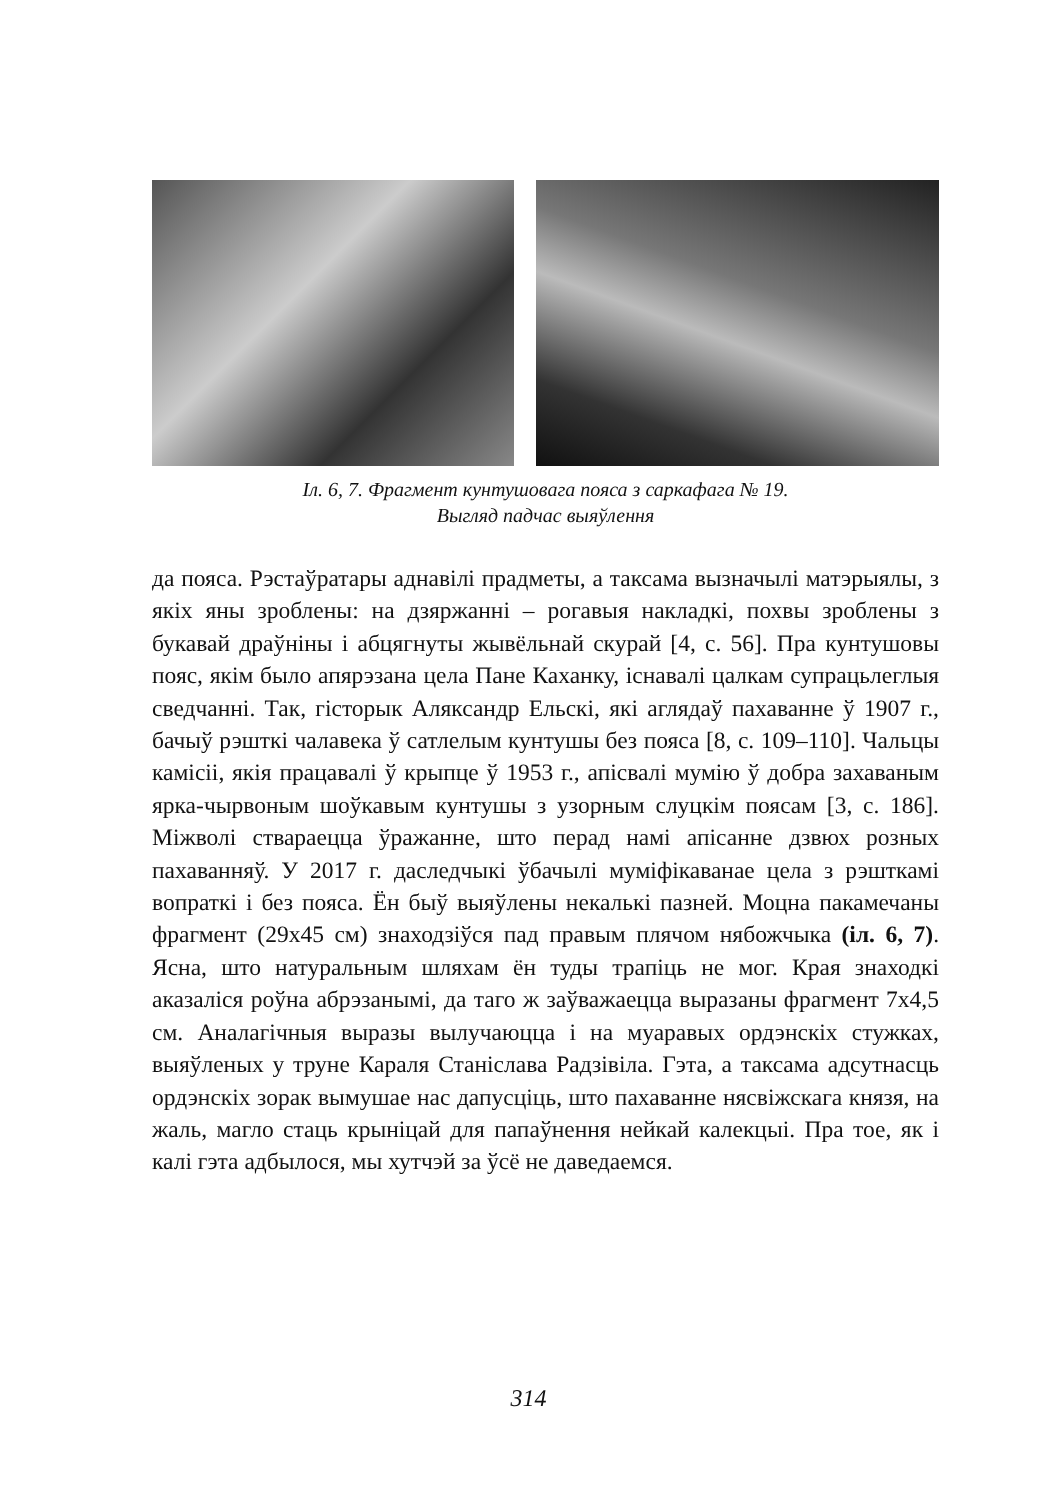Іл. 6, 7. Фрагмент кунтушовага пояса з саркафага № 19.
Выгляд падчас выяўлення
да пояса. Рэстаўратары аднавілі прадметы, а таксама вызначылі матэрыялы, з якіх яны зроблены: на дзяржанні – рогавыя накладкі, похвы зроблены з букавай драўніны і абцягнуты жывёльнай скурай [4, с. 56]. Пра кунтушовы пояс, якім было апярэзана цела Пане Каханку, існавалі цалкам супрацьлеглыя сведчанні. Так, гісторык Аляксандр Ельскі, які аглядаў пахаванне ў 1907 г., бачыў рэшткі чалавека ў сатлелым кунтушы без пояса [8, с. 109–110]. Чальцы камісіі, якія працавалі ў крыпце ў 1953 г., апісвалі мумію ў добра захаваным ярка-чырвоным шоўкавым кунтушы з узорным слуцкім поясам [3, с. 186]. Міжволі ствараецца ўражанне, што перад намі апісанне дзвюх розных пахаванняў. У 2017 г. даследчыкі ўбачылі муміфікаванае цела з рэшткамі вопраткі і без пояса. Ён быў выяўлены некалькі пазней. Моцна пакамечаны фрагмент (29х45 см) знаходзіўся пад правым плячом нябожчыка (іл. 6, 7). Ясна, што натуральным шляхам ён туды трапіць не мог. Края знаходкі аказаліся роўна абрэзанымі, да таго ж заўважаецца выразаны фрагмент 7х4,5 см. Аналагічныя выразы вылучаюцца і на муаравых ордэнскіх стужках, выяўленых у труне Караля Станіслава Радзівіла. Гэта, а таксама адсутнасць ордэнскіх зорак вымушае нас дапусціць, што пахаванне нясвіжскага князя, на жаль, магло стаць крыніцай для папаўнення нейкай калекцыі. Пра тое, як і калі гэта адбылося, мы хутчэй за ўсё не даведаемся.
314